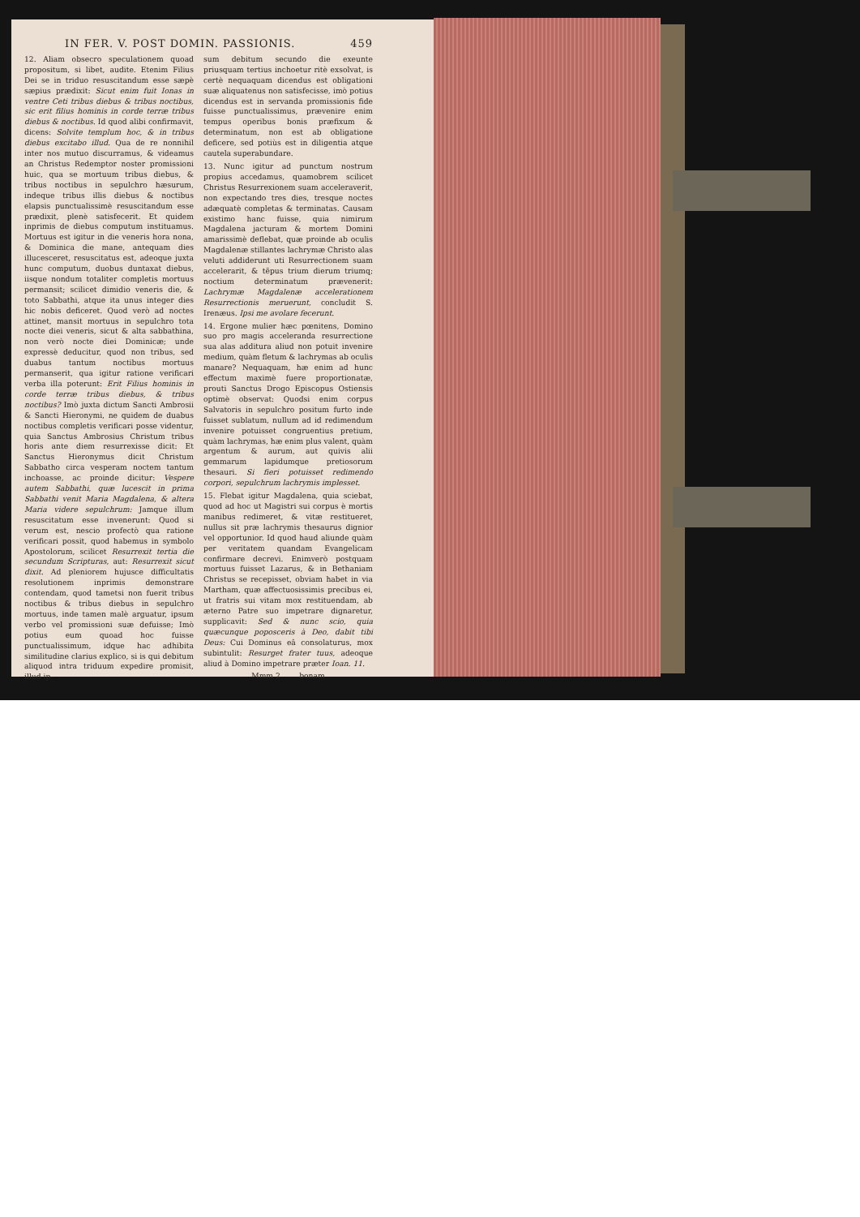IN FER. V. POST DOMIN. PASSIONIS. 459
12. Aliam obsecro speculationem quoad propositum, si libet, audite. Etenim Filius Dei se in triduo resuscitandum esse sæpè sæpius prædixit: Sicut enim fuit Ionas in ventre Ceti tribus diebus & tribus noctibus, sic erit filius hominis in corde terræ tribus diebus & noctibus. Id quod alibi confirmavit, dicens: Solvite templum hoc, & in tribus diebus excitabo illud. Qua de re nonnihil inter nos mutuo discurramus, & videamus an Christus Redemptor noster promissioni huic, qua se mortuum tribus diebus, & tribus noctibus in sepulchro hæsurum, indeque tribus illis diebus & noctibus elapsis punctualissimè resuscitandum esse prædixit, plenè satisfecerit. Et quidem inprimis de diebus computum instituamus. Mortuus est igitur in die veneris hora nona, & Dominica die mane, antequam dies illucesceret, resuscitatus est, adeoque juxta hunc computum, duobus duntaxat diebus, iisque nondum totaliter completis mortuus permansit; scilicet dimidio veneris die, & toto Sabbathi, atque ita unus integer dies hic nobis deficeret. Quod verò ad noctes attinet, mansit mortuus in sepulchro tota nocte diei veneris, sicut & alta sabbathina, non verò nocte diei Dominicæ; unde expressè deducitur, quod non tribus, sed duabus tantum noctibus mortuus permanserit, qua igitur ratione verificari verba illa poterunt: Erit Filius hominis in corde terræ tribus diebus, & tribus noctibus? Imò juxta dictum Sancti Ambrosii & Sancti Hieronymi, ne quidem de duabus noctibus completis verificari posse videntur, quia Sanctus Ambrosius Christum tribus horis ante diem resurrexisse dicit: Et Sanctus Hieronymus dicit Christum Sabbatho circa vesperam noctem tantum inchoasse, ac proinde dicitur: Vespere autem Sabbathi, quæ lucescit in prima Sabbathi venit Maria Magdalena, & altera Maria videre sepulchrum: Jamque illum resuscitatum esse invenerunt: Quod si verum est, nescio profectò qua ratione verificari possit, quod habemus in symbolo Apostolorum, scilicet Resurrexit tertia die secundum Scripturas, aut: Resurrexit sicut dixit. Ad pleniorem hujusce difficultatis resolutionem inprimis demonstrare contendam, quod tametsi non fuerit tribus noctibus & tribus diebus in sepulchro mortuus, inde tamen malè arguatur, ipsum verbo vel promissioni suæ defuisse; Imò potius eum quoad hoc fuisse punctualissimum, idque hac adhibita similitudine clarius explico, si is qui debitum aliquod intra triduum expedire promisit, illud ip-
sum debitum secundo die exeunte priusquam tertius inchoetur ritè exsolvat, is certè nequaquam dicendus est obligationi suæ aliquatenus non satisfecisse, imò potius dicendus est in servanda promissionis fide fuisse punctualissimus, prævenire enim tempus operibus bonis præfixum & determinatum, non est ab obligatione deficere, sed potiùs est in diligentia atque cautela superabundare.
13. Nunc igitur ad punctum nostrum propius accedamus, quamobrem scilicet Christus Resurrexionem suam acceleraverit, non expectando tres dies, tresque noctes adæquatè completas & terminatas. Causam existimo hanc fuisse, quia nimirum Magdalena jacturam & mortem Domini amarissimè deflebat, quæ proinde ab oculis Magdalenæ stillantes lachrymæ Christo alas veluti addiderunt uti Resurrectionem suam accelerarit, & tẽpus trium dierum triumq; noctium determinatum prævenerit: Lachrymæ Magdalenæ accelerationem Resurrectionis meruerunt, concludit S. Irenæus. Ipsi me avolare fecerunt.
14. Ergone mulier hæc pœnitens, Domino suo pro magis acceleranda resurrectione sua alas additura aliud non potuit invenire medium, quàm fletum & lachrymas ab oculis manare? Nequaquam, hæ enim ad hunc effectum maximè fuere proportionatæ, prouti Sanctus Drogo Episcopus Ostiensis optimè observat: Quodsi enim corpus Salvatoris in sepulchro positum furto inde fuisset sublatum, nullum ad id redimendum invenire potuisset congruentius pretium, quàm lachrymas, hæ enim plus valent, quàm argentum & aurum, aut quivis alii gemmarum lapidumque pretiosorum thesauri. Si fieri potuisset redimendo corpori, sepulchrum lachrymis implesset.
15. Flebat igitur Magdalena, quia sciebat, quod ad hoc ut Magistri sui corpus è mortis manibus redimeret, & vitæ restitueret, nullus sit præ lachrymis thesaurus dignior vel opportunior. Id quod haud aliunde quàm per veritatem quandam Evangelicam confirmare decrevi. Enimverò postquam mortuus fuisset Lazarus, & in Bethaniam Christus se recepisset, obviam habet in via Martham, quæ affectuosissimis precibus ei, ut fratris sui vitam mox restituendam, ab æterno Patre suo impetrare dignaretur, supplicavit: Sed & nunc scio, quia quæcunque poposceris à Deo, dabit tibi Deus: Cui Dominus eâ consolaturus, mox subintulit: Resurget frater tuus, adeoque aliud à Domino impetrare præter Ioan. 11.
Mmm 2 bonam